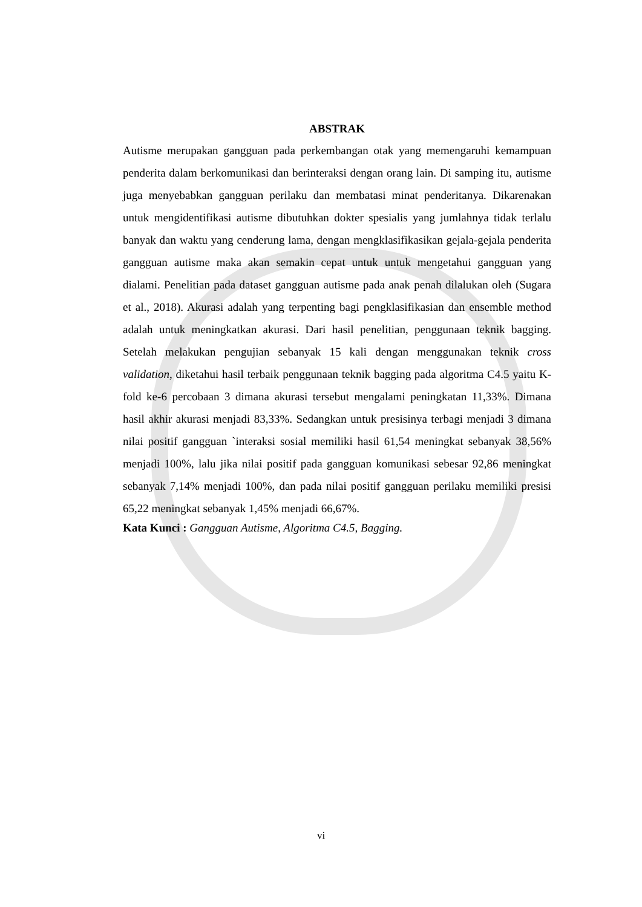ABSTRAK
Autisme merupakan gangguan pada perkembangan otak yang memengaruhi kemampuan penderita dalam berkomunikasi dan berinteraksi dengan orang lain. Di samping itu, autisme juga menyebabkan gangguan perilaku dan membatasi minat penderitanya. Dikarenakan untuk mengidentifikasi autisme dibutuhkan dokter spesialis yang jumlahnya tidak terlalu banyak dan waktu yang cenderung lama, dengan mengklasifikasikan gejala-gejala penderita gangguan autisme maka akan semakin cepat untuk untuk mengetahui gangguan yang dialami. Penelitian pada dataset gangguan autisme pada anak penah dilalukan oleh (Sugara et al., 2018). Akurasi adalah yang terpenting bagi pengklasifikasian dan ensemble method adalah untuk meningkatkan akurasi. Dari hasil penelitian, penggunaan teknik bagging. Setelah melakukan pengujian sebanyak 15 kali dengan menggunakan teknik cross validation, diketahui hasil terbaik penggunaan teknik bagging pada algoritma C4.5 yaitu K-fold ke-6 percobaan 3 dimana akurasi tersebut mengalami peningkatan 11,33%. Dimana hasil akhir akurasi menjadi 83,33%. Sedangkan untuk presisinya terbagi menjadi 3 dimana nilai positif gangguan `interaksi sosial memiliki hasil 61,54 meningkat sebanyak 38,56% menjadi 100%, lalu jika nilai positif pada gangguan komunikasi sebesar 92,86 meningkat sebanyak 7,14% menjadi 100%, dan pada nilai positif gangguan perilaku memiliki presisi 65,22 meningkat sebanyak 1,45% menjadi 66,67%.
Kata Kunci : Gangguan Autisme, Algoritma C4.5, Bagging.
vi